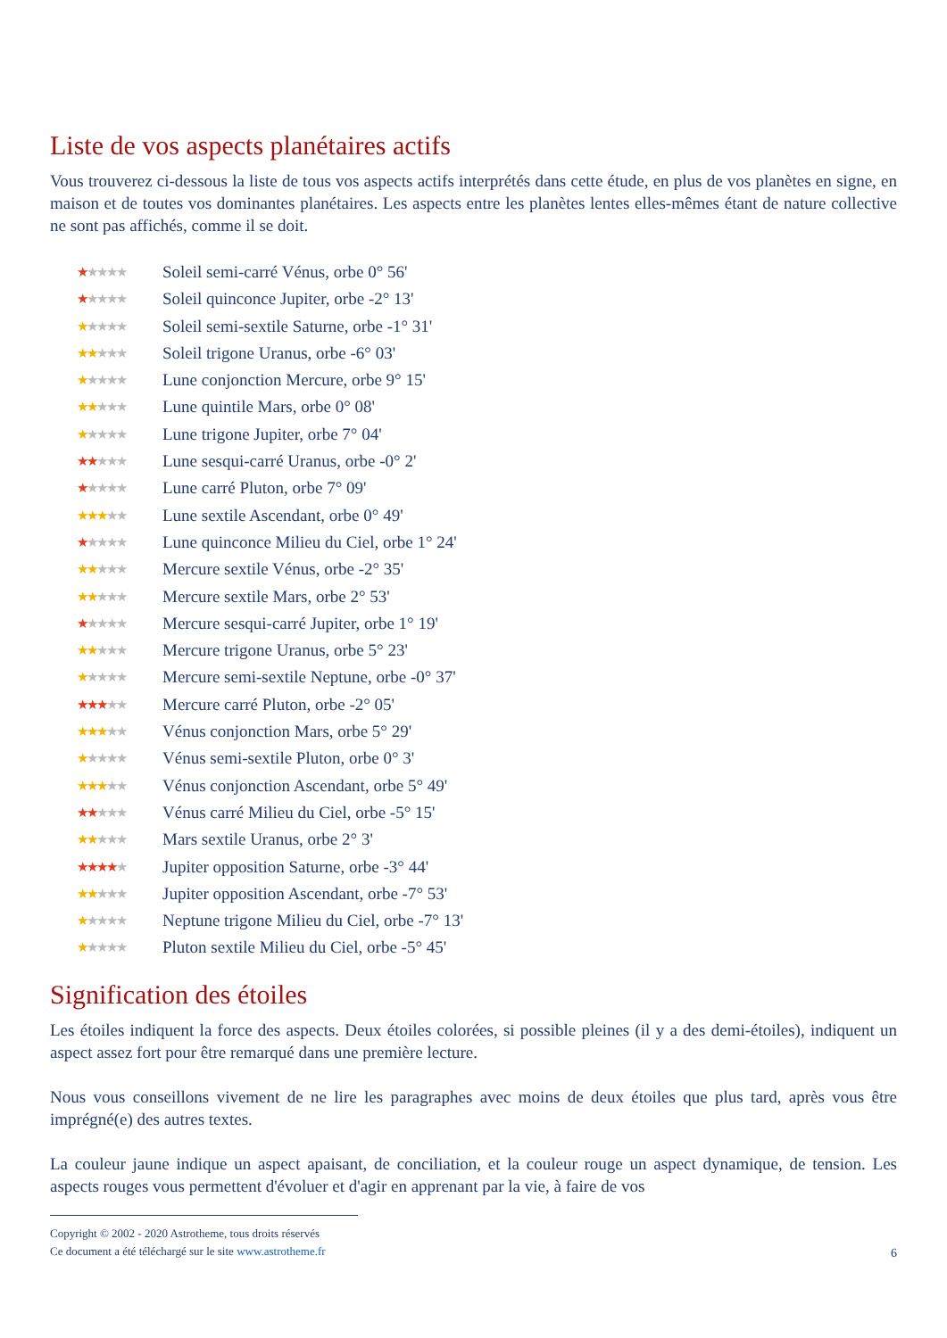Liste de vos aspects planétaires actifs
Vous trouverez ci-dessous la liste de tous vos aspects actifs interprétés dans cette étude, en plus de vos planètes en signe, en maison et de toutes vos dominantes planétaires. Les aspects entre les planètes lentes elles-mêmes étant de nature collective ne sont pas affichés, comme il se doit.
★★★★★ Soleil semi-carré Vénus, orbe 0° 56'
★★★★★ Soleil quinconce Jupiter, orbe -2° 13'
★★★★★ Soleil semi-sextile Saturne, orbe -1° 31'
★★★★★ Soleil trigone Uranus, orbe -6° 03'
★★★★★ Lune conjonction Mercure, orbe 9° 15'
★★★★★ Lune quintile Mars, orbe 0° 08'
★★★★★ Lune trigone Jupiter, orbe 7° 04'
★★★★★ Lune sesqui-carré Uranus, orbe -0° 2'
★★★★★ Lune carré Pluton, orbe 7° 09'
★★★★★ Lune sextile Ascendant, orbe 0° 49'
★★★★★ Lune quinconce Milieu du Ciel, orbe 1° 24'
★★★★★ Mercure sextile Vénus, orbe -2° 35'
★★★★★ Mercure sextile Mars, orbe 2° 53'
★★★★★ Mercure sesqui-carré Jupiter, orbe 1° 19'
★★★★★ Mercure trigone Uranus, orbe 5° 23'
★★★★★ Mercure semi-sextile Neptune, orbe -0° 37'
★★★★★ Mercure carré Pluton, orbe -2° 05'
★★★★★ Vénus conjonction Mars, orbe 5° 29'
★★★★★ Vénus semi-sextile Pluton, orbe 0° 3'
★★★★★ Vénus conjonction Ascendant, orbe 5° 49'
★★★★★ Vénus carré Milieu du Ciel, orbe -5° 15'
★★★★★ Mars sextile Uranus, orbe 2° 3'
★★★★★ Jupiter opposition Saturne, orbe -3° 44'
★★★★★ Jupiter opposition Ascendant, orbe -7° 53'
★★★★★ Neptune trigone Milieu du Ciel, orbe -7° 13'
★★★★★ Pluton sextile Milieu du Ciel, orbe -5° 45'
Signification des étoiles
Les étoiles indiquent la force des aspects. Deux étoiles colorées, si possible pleines (il y a des demi-étoiles), indiquent un aspect assez fort pour être remarqué dans une première lecture.
Nous vous conseillons vivement de ne lire les paragraphes avec moins de deux étoiles que plus tard, après vous être imprégné(e) des autres textes.
La couleur jaune indique un aspect apaisant, de conciliation, et la couleur rouge un aspect dynamique, de tension. Les aspects rouges vous permettent d'évoluer et d'agir en apprenant par la vie, à faire de vos
Copyright © 2002 - 2020 Astrotheme, tous droits réservés
Ce document a été téléchargé sur le site www.astrotheme.fr
6